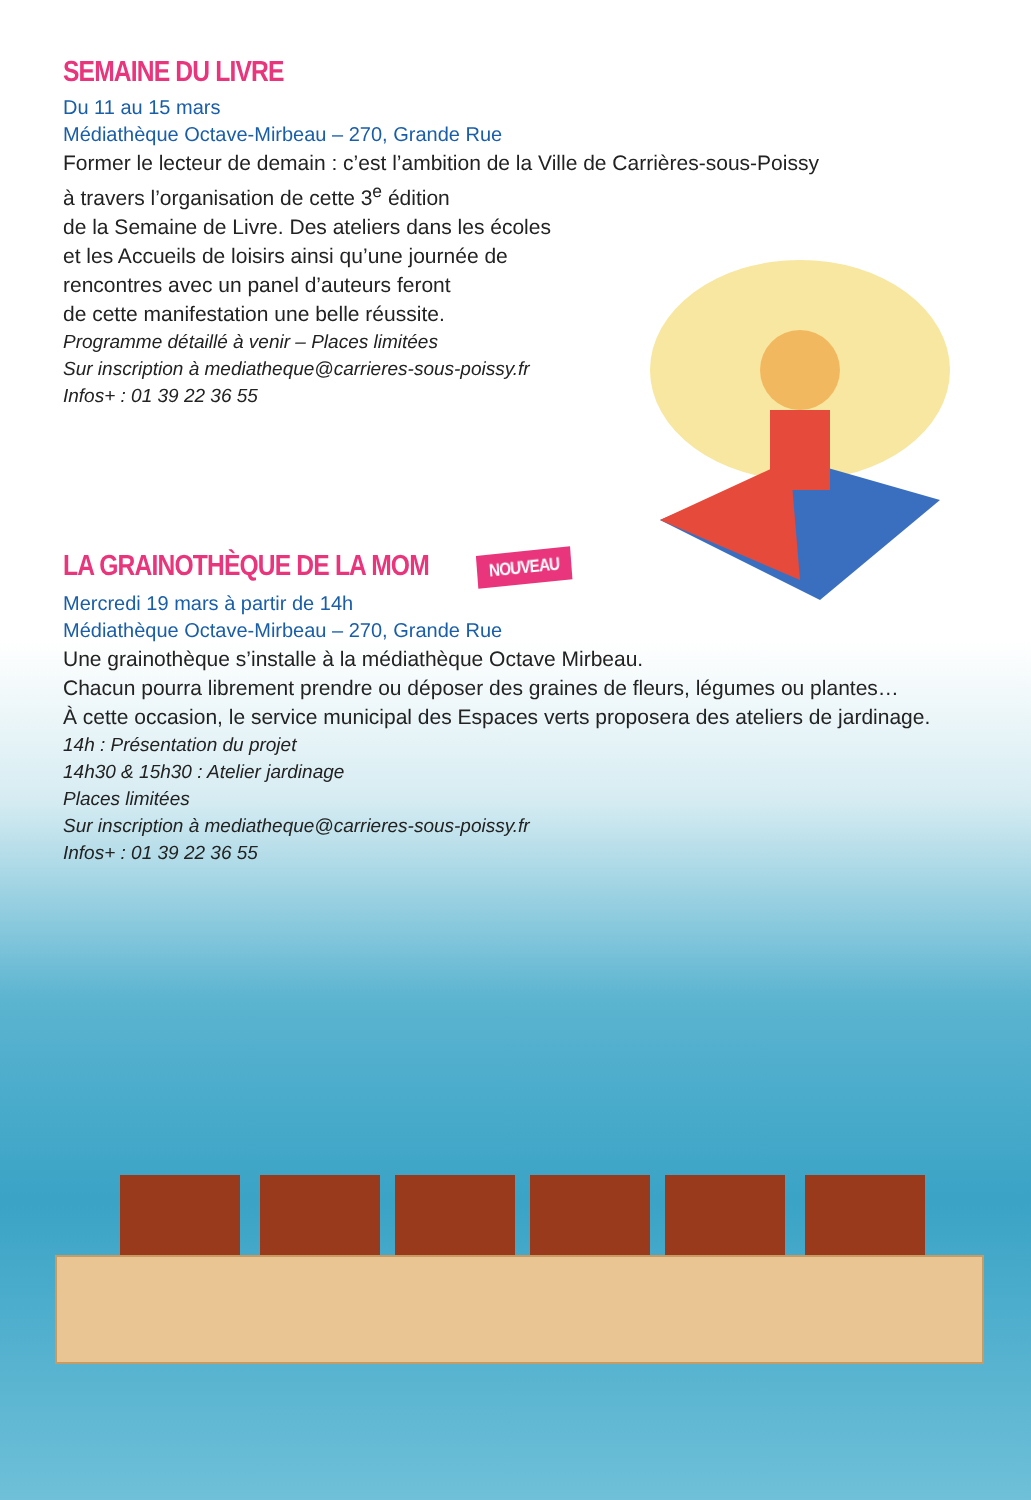SEMAINE DU LIVRE
Du 11 au 15 mars
Médiathèque Octave-Mirbeau – 270, Grande Rue
Former le lecteur de demain : c’est l’ambition de la Ville de Carrières-sous-Poissy
à travers l’organisation de cette 3<sup>e</sup> édition
de la Semaine de Livre. Des ateliers dans les écoles
et les Accueils de loisirs ainsi qu’une journée de
rencontres avec un panel d’auteurs feront
de cette manifestation une belle réussite.
Programme détaillé à venir – Places limitées
Sur inscription à mediatheque@carrieres-sous-poissy.fr
Infos+ : 01 39 22 36 55
LA GRAINOTHÈQUE DE LA MOM NOUVEAU
Mercredi 19 mars à partir de 14h
Médiathèque Octave-Mirbeau – 270, Grande Rue
Une grainothèque s’installe à la médiathèque Octave Mirbeau.
Chacun pourra librement prendre ou déposer des graines de fleurs, légumes ou plantes…
À cette occasion, le service municipal des Espaces verts proposera des ateliers de jardinage.
14h : Présentation du projet
14h30 & 15h30 : Atelier jardinage
Places limitées
Sur inscription à mediatheque@carrieres-sous-poissy.fr
Infos+ : 01 39 22 36 55